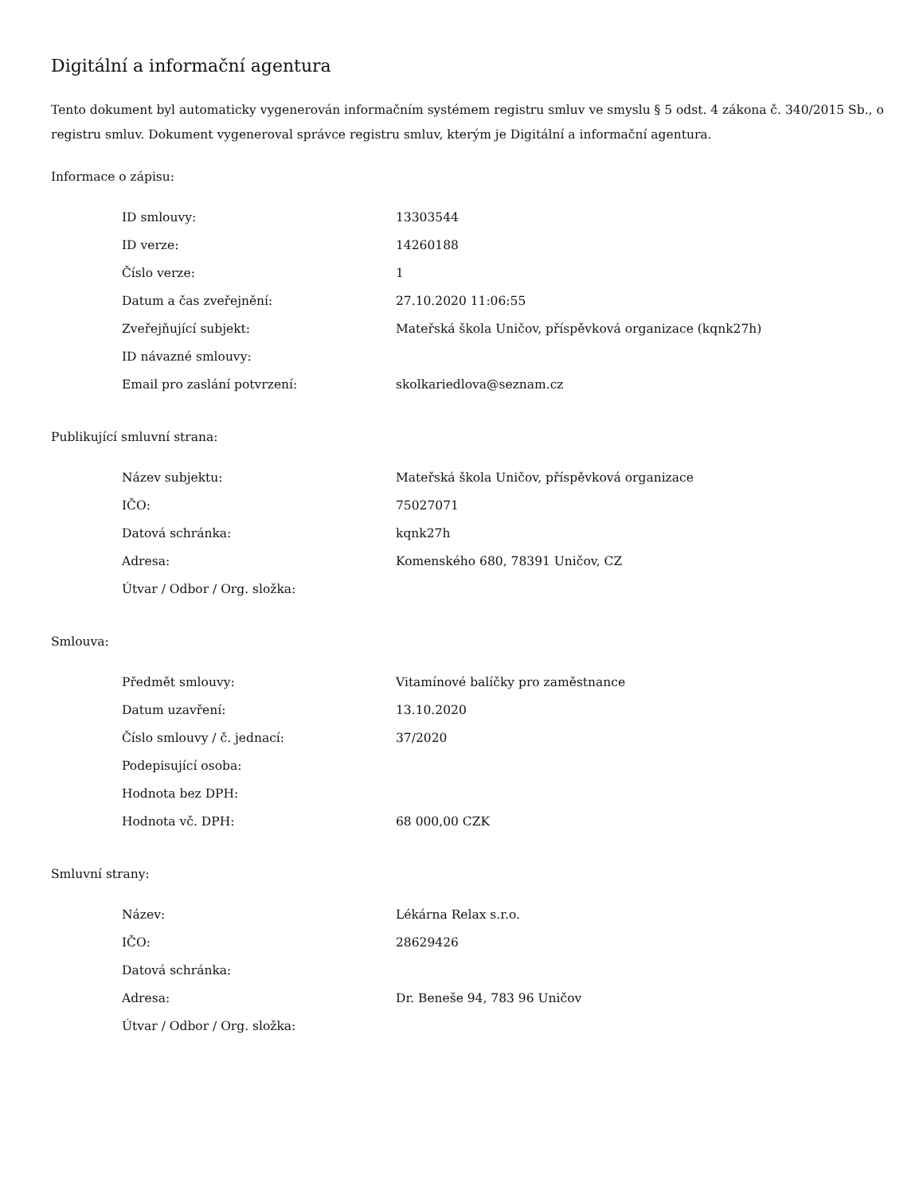Digitální a informační agentura
Tento dokument byl automaticky vygenerován informačním systémem registru smluv ve smyslu § 5 odst. 4 zákona č. 340/2015 Sb., o registru smluv. Dokument vygeneroval správce registru smluv, kterým je Digitální a informační agentura.
Informace o zápisu:
| ID smlouvy: | 13303544 |
| ID verze: | 14260188 |
| Číslo verze: | 1 |
| Datum a čas zveřejnění: | 27.10.2020 11:06:55 |
| Zveřejňující subjekt: | Mateřská škola Uničov, příspěvková organizace (kqnk27h) |
| ID návazné smlouvy: | |
| Email pro zaslání potvrzení: | skolkariedlova@seznam.cz |
Publikující smluvní strana:
| Název subjektu: | Mateřská škola Uničov, příspěvková organizace |
| IČO: | 75027071 |
| Datová schránka: | kqnk27h |
| Adresa: | Komenského 680, 78391 Uničov, CZ |
| Útvar / Odbor / Org. složka: | |
Smlouva:
| Předmět smlouvy: | Vitamínové balíčky pro zaměstnance |
| Datum uzavření: | 13.10.2020 |
| Číslo smlouvy / č. jednací: | 37/2020 |
| Podepisující osoba: | |
| Hodnota bez DPH: | |
| Hodnota vč. DPH: | 68 000,00 CZK |
Smluvní strany:
| Název: | Lékárna Relax s.r.o. |
| IČO: | 28629426 |
| Datová schránka: | |
| Adresa: | Dr. Beneše 94, 783 96 Uničov |
| Útvar / Odbor / Org. složka: | |